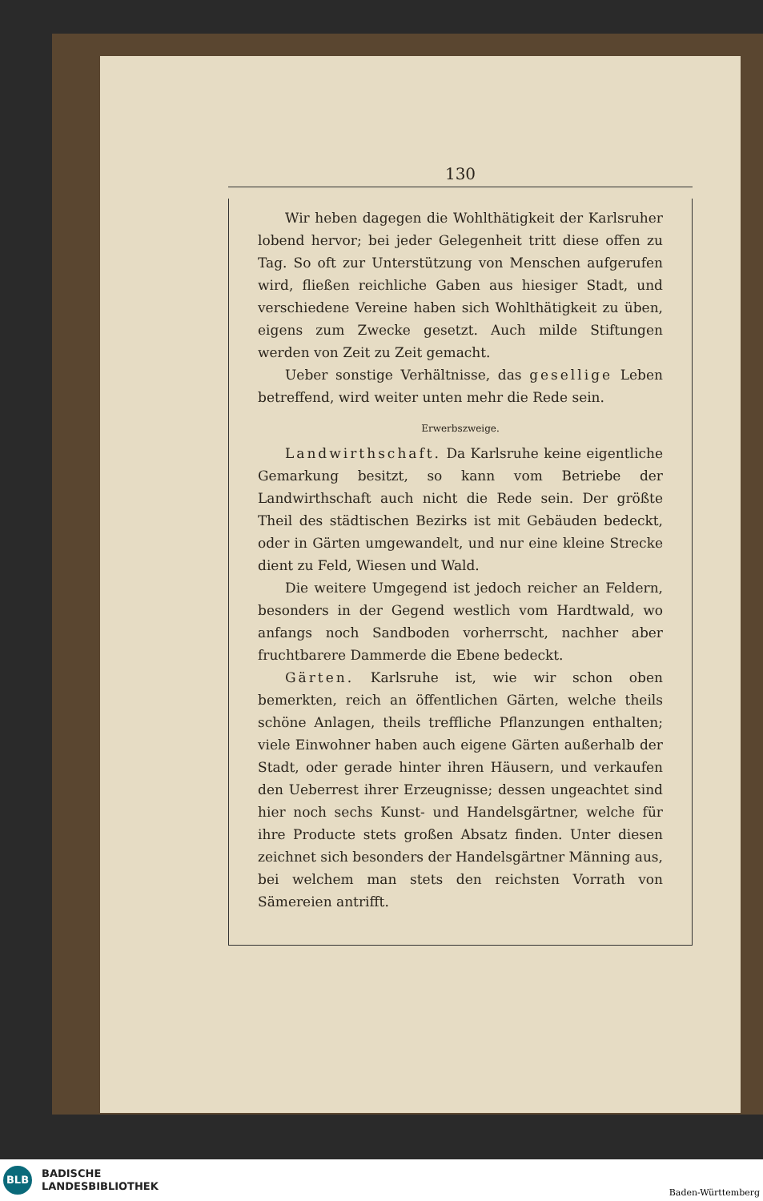130
Wir heben dagegen die Wohlthätigkeit der Karlsruher lobend hervor; bei jeder Gelegenheit tritt diese offen zu Tag. So oft zur Unterstützung von Menschen aufgerufen wird, fließen reichliche Gaben aus hiesiger Stadt, und verschiedene Vereine haben sich Wohlthätigkeit zu üben, eigens zum Zwecke gesetzt. Auch milde Stiftungen werden von Zeit zu Zeit gemacht.
Ueber sonstige Verhältnisse, das gesellige Leben betreffend, wird weiter unten mehr die Rede sein.
Erwerbszweige.
Landwirthschaft. Da Karlsruhe keine eigentliche Gemarkung besitzt, so kann vom Betriebe der Landwirthschaft auch nicht die Rede sein. Der größte Theil des städtischen Bezirks ist mit Gebäuden bedeckt, oder in Gärten umgewandelt, und nur eine kleine Strecke dient zu Feld, Wiesen und Wald.
Die weitere Umgegend ist jedoch reicher an Feldern, besonders in der Gegend westlich vom Hardtwald, wo anfangs noch Sandboden vorherrscht, nachher aber fruchtbarere Dammerde die Ebene bedeckt.
Gärten. Karlsruhe ist, wie wir schon oben bemerkten, reich an öffentlichen Gärten, welche theils schöne Anlagen, theils treffliche Pflanzungen enthalten; viele Einwohner haben auch eigene Gärten außerhalb der Stadt, oder gerade hinter ihren Häusern, und verkaufen den Ueberrest ihrer Erzeugnisse; dessen ungeachtet sind hier noch sechs Kunst- und Handelsgärtner, welche für ihre Producte stets großen Absatz finden. Unter diesen zeichnet sich besonders der Handelsgärtner Männing aus, bei welchem man stets den reichsten Vorrath von Sämereien antrifft.
BLB
BADISCHE
LANDESBIBLIOTHEK
Baden-Württemberg